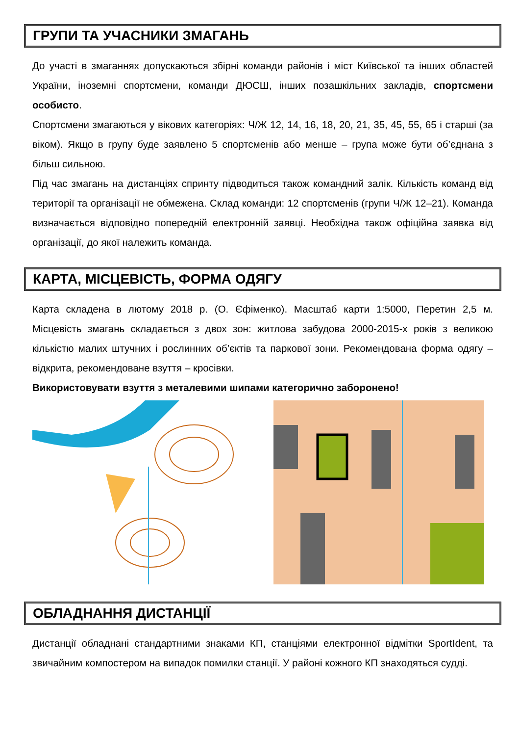ГРУПИ ТА УЧАСНИКИ ЗМАГАНЬ
До участі в змаганнях допускаються збірні команди районів і міст Київської та інших областей України, іноземні спортсмени, команди ДЮСШ, інших позашкільних закладів, спортсмени особисто.
Спортсмени змагаються у вікових категоріях: Ч/Ж 12, 14, 16, 18, 20, 21, 35, 45, 55, 65 і старші (за віком). Якщо в групу буде заявлено 5 спортсменів або менше – група може бути об’єднана з більш сильною.
Під час змагань на дистанціях спринту підводиться також командний залік. Кількість команд від території та організації не обмежена. Склад команди: 12 спортсменів (групи Ч/Ж 12–21). Команда визначається відповідно попередній електронній заявці. Необхідна також офіційна заявка від організації, до якої належить команда.
КАРТА, МІСЦЕВІСТЬ, ФОРМА ОДЯГУ
Карта складена в лютому 2018 р. (О. Єфіменко). Масштаб карти 1:5000, Перетин 2,5 м. Місцевість змагань складається з двох зон: житлова забудова 2000-2015-х років з великою кількістю малих штучних і рослинних об’єктів та паркової зони. Рекомендована форма одягу – відкрита, рекомендоване взуття – кросівки.
Використовувати взуття з металевими шипами категорично заборонено!
ОБЛАДНАННЯ ДИСТАНЦІЇ
Дистанції обладнані стандартними знаками КП, станціями електронної відмітки SportIdent, та звичайним компостером на випадок помилки станції. У районі кожного КП знаходяться судді.